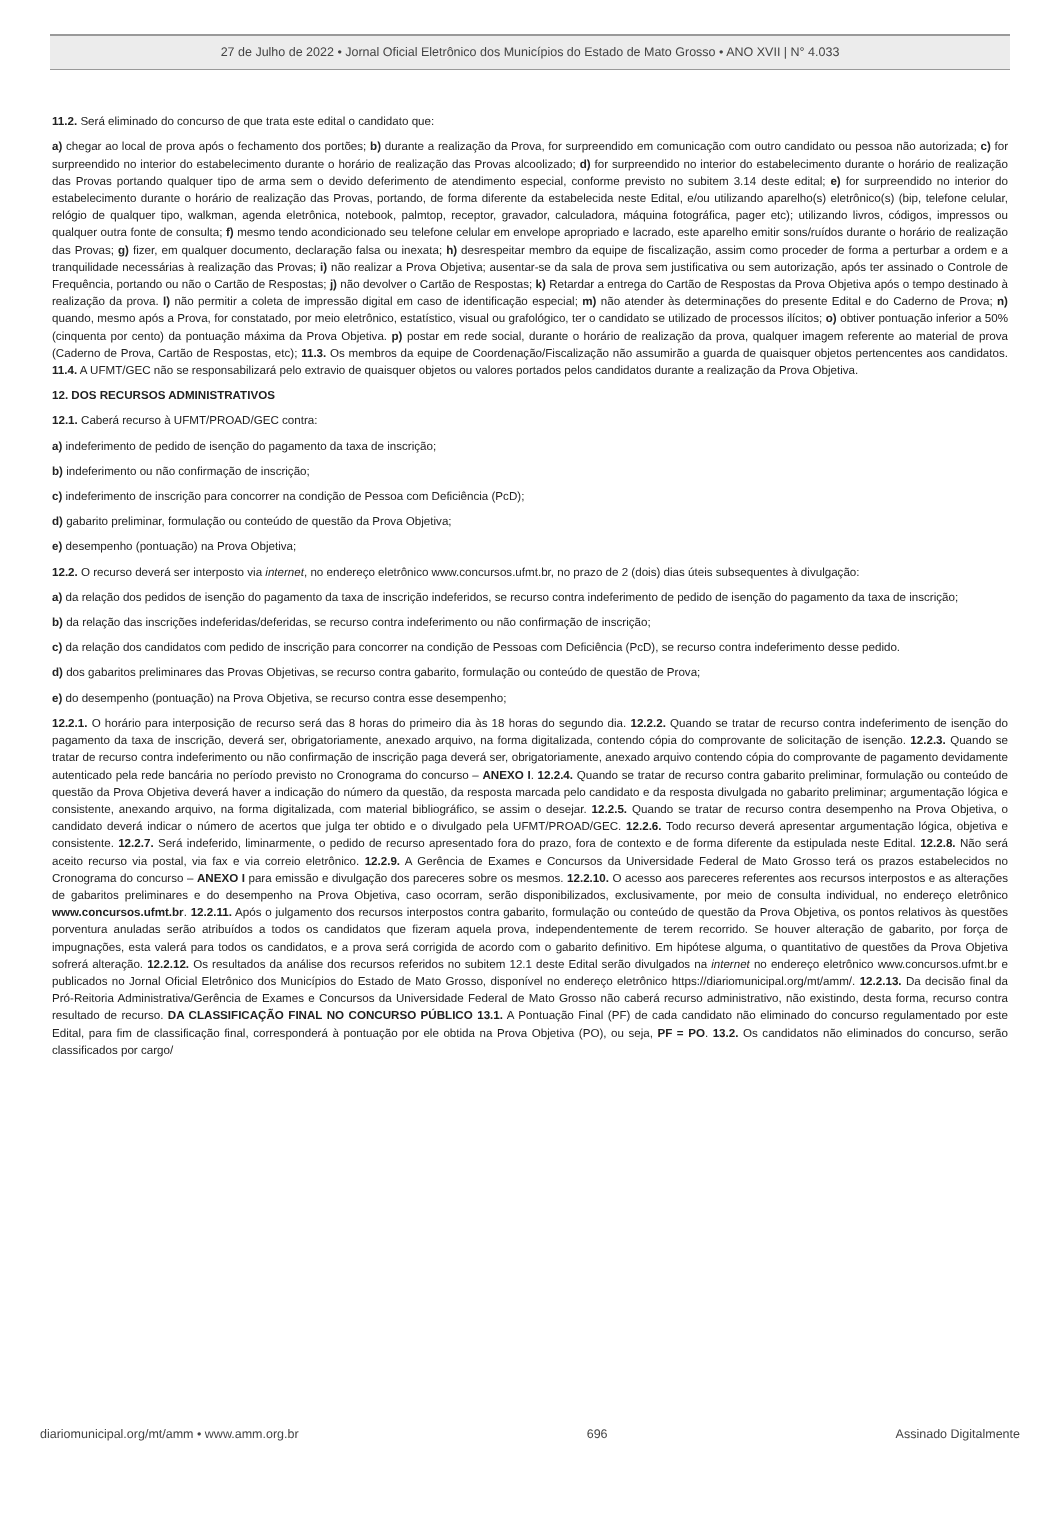27 de Julho de 2022 • Jornal Oficial Eletrônico dos Municípios do Estado de Mato Grosso • ANO XVII | N° 4.033
11.2. Será eliminado do concurso de que trata este edital o candidato que:
a) chegar ao local de prova após o fechamento dos portões; b) durante a realização da Prova, for surpreendido em comunicação com outro candidato ou pessoa não autorizada; c) for surpreendido no interior do estabelecimento durante o horário de realização das Provas alcoolizado; d) for surpreendido no interior do estabelecimento durante o horário de realização das Provas portando qualquer tipo de arma sem o devido deferimento de atendimento especial, conforme previsto no subitem 3.14 deste edital; e) for surpreendido no interior do estabelecimento durante o horário de realização das Provas, portando, de forma diferente da estabelecida neste Edital, e/ou utilizando aparelho(s) eletrônico(s) (bip, telefone celular, relógio de qualquer tipo, walkman, agenda eletrônica, notebook, palmtop, receptor, gravador, calculadora, máquina fotográfica, pager etc); utilizando livros, códigos, impressos ou qualquer outra fonte de consulta; f) mesmo tendo acondicionado seu telefone celular em envelope apropriado e lacrado, este aparelho emitir sons/ruídos durante o horário de realização das Provas; g) fizer, em qualquer documento, declaração falsa ou inexata; h) desrespeitar membro da equipe de fiscalização, assim como proceder de forma a perturbar a ordem e a tranquilidade necessárias à realização das Provas; i) não realizar a Prova Objetiva; ausentar-se da sala de prova sem justificativa ou sem autorização, após ter assinado o Controle de Frequência, portando ou não o Cartão de Respostas; j) não devolver o Cartão de Respostas; k) Retardar a entrega do Cartão de Respostas da Prova Objetiva após o tempo destinado à realização da prova. l) não permitir a coleta de impressão digital em caso de identificação especial; m) não atender às determinações do presente Edital e do Caderno de Prova; n) quando, mesmo após a Prova, for constatado, por meio eletrônico, estatístico, visual ou grafológico, ter o candidato se utilizado de processos ilícitos; o) obtiver pontuação inferior a 50% (cinquenta por cento) da pontuação máxima da Prova Objetiva. p) postar em rede social, durante o horário de realização da prova, qualquer imagem referente ao material de prova (Caderno de Prova, Cartão de Respostas, etc); 11.3. Os membros da equipe de Coordenação/Fiscalização não assumirão a guarda de quaisquer objetos pertencentes aos candidatos. 11.4. A UFMT/GEC não se responsabilizará pelo extravio de quaisquer objetos ou valores portados pelos candidatos durante a realização da Prova Objetiva.
12. DOS RECURSOS ADMINISTRATIVOS
12.1. Caberá recurso à UFMT/PROAD/GEC contra:
a) indeferimento de pedido de isenção do pagamento da taxa de inscrição;
b) indeferimento ou não confirmação de inscrição;
c) indeferimento de inscrição para concorrer na condição de Pessoa com Deficiência (PcD);
d) gabarito preliminar, formulação ou conteúdo de questão da Prova Objetiva;
e) desempenho (pontuação) na Prova Objetiva;
12.2. O recurso deverá ser interposto via internet, no endereço eletrônico www.concursos.ufmt.br, no prazo de 2 (dois) dias úteis subsequentes à divulgação:
a) da relação dos pedidos de isenção do pagamento da taxa de inscrição indeferidos, se recurso contra indeferimento de pedido de isenção do pagamento da taxa de inscrição;
b) da relação das inscrições indeferidas/deferidas, se recurso contra indeferimento ou não confirmação de inscrição;
c) da relação dos candidatos com pedido de inscrição para concorrer na condição de Pessoas com Deficiência (PcD), se recurso contra indeferimento desse pedido.
d) dos gabaritos preliminares das Provas Objetivas, se recurso contra gabarito, formulação ou conteúdo de questão de Prova;
e) do desempenho (pontuação) na Prova Objetiva, se recurso contra esse desempenho;
12.2.1. O horário para interposição de recurso será das 8 horas do primeiro dia às 18 horas do segundo dia. 12.2.2. Quando se tratar de recurso contra indeferimento de isenção do pagamento da taxa de inscrição, deverá ser, obrigatoriamente, anexado arquivo, na forma digitalizada, contendo cópia do comprovante de solicitação de isenção. 12.2.3. Quando se tratar de recurso contra indeferimento ou não confirmação de inscrição paga deverá ser, obrigatoriamente, anexado arquivo contendo cópia do comprovante de pagamento devidamente autenticado pela rede bancária no período previsto no Cronograma do concurso – ANEXO I. 12.2.4. Quando se tratar de recurso contra gabarito preliminar, formulação ou conteúdo de questão da Prova Objetiva deverá haver a indicação do número da questão, da resposta marcada pelo candidato e da resposta divulgada no gabarito preliminar; argumentação lógica e consistente, anexando arquivo, na forma digitalizada, com material bibliográfico, se assim o desejar. 12.2.5. Quando se tratar de recurso contra desempenho na Prova Objetiva, o candidato deverá indicar o número de acertos que julga ter obtido e o divulgado pela UFMT/PROAD/GEC. 12.2.6. Todo recurso deverá apresentar argumentação lógica, objetiva e consistente. 12.2.7. Será indeferido, liminarmente, o pedido de recurso apresentado fora do prazo, fora de contexto e de forma diferente da estipulada neste Edital. 12.2.8. Não será aceito recurso via postal, via fax e via correio eletrônico. 12.2.9. A Gerência de Exames e Concursos da Universidade Federal de Mato Grosso terá os prazos estabelecidos no Cronograma do concurso – ANEXO I para emissão e divulgação dos pareceres sobre os mesmos. 12.2.10. O acesso aos pareceres referentes aos recursos interpostos e as alterações de gabaritos preliminares e do desempenho na Prova Objetiva, caso ocorram, serão disponibilizados, exclusivamente, por meio de consulta individual, no endereço eletrônico www.concursos.ufmt.br. 12.2.11. Após o julgamento dos recursos interpostos contra gabarito, formulação ou conteúdo de questão da Prova Objetiva, os pontos relativos às questões porventura anuladas serão atribuídos a todos os candidatos que fizeram aquela prova, independentemente de terem recorrido. Se houver alteração de gabarito, por força de impugnações, esta valerá para todos os candidatos, e a prova será corrigida de acordo com o gabarito definitivo. Em hipótese alguma, o quantitativo de questões da Prova Objetiva sofrerá alteração. 12.2.12. Os resultados da análise dos recursos referidos no subitem 12.1 deste Edital serão divulgados na internet no endereço eletrônico www.concursos.ufmt.br e publicados no Jornal Oficial Eletrônico dos Municípios do Estado de Mato Grosso, disponível no endereço eletrônico https://diariomunicipal.org/mt/amm/. 12.2.13. Da decisão final da Pró-Reitoria Administrativa/Gerência de Exames e Concursos da Universidade Federal de Mato Grosso não caberá recurso administrativo, não existindo, desta forma, recurso contra resultado de recurso. DA CLASSIFICAÇÃO FINAL NO CONCURSO PÚBLICO 13.1. A Pontuação Final (PF) de cada candidato não eliminado do concurso regulamentado por este Edital, para fim de classificação final, corresponderá à pontuação por ele obtida na Prova Objetiva (PO), ou seja, PF = PO. 13.2. Os candidatos não eliminados do concurso, serão classificados por cargo/
diariomunicipal.org/mt/amm • www.amm.org.br 696 Assinado Digitalmente